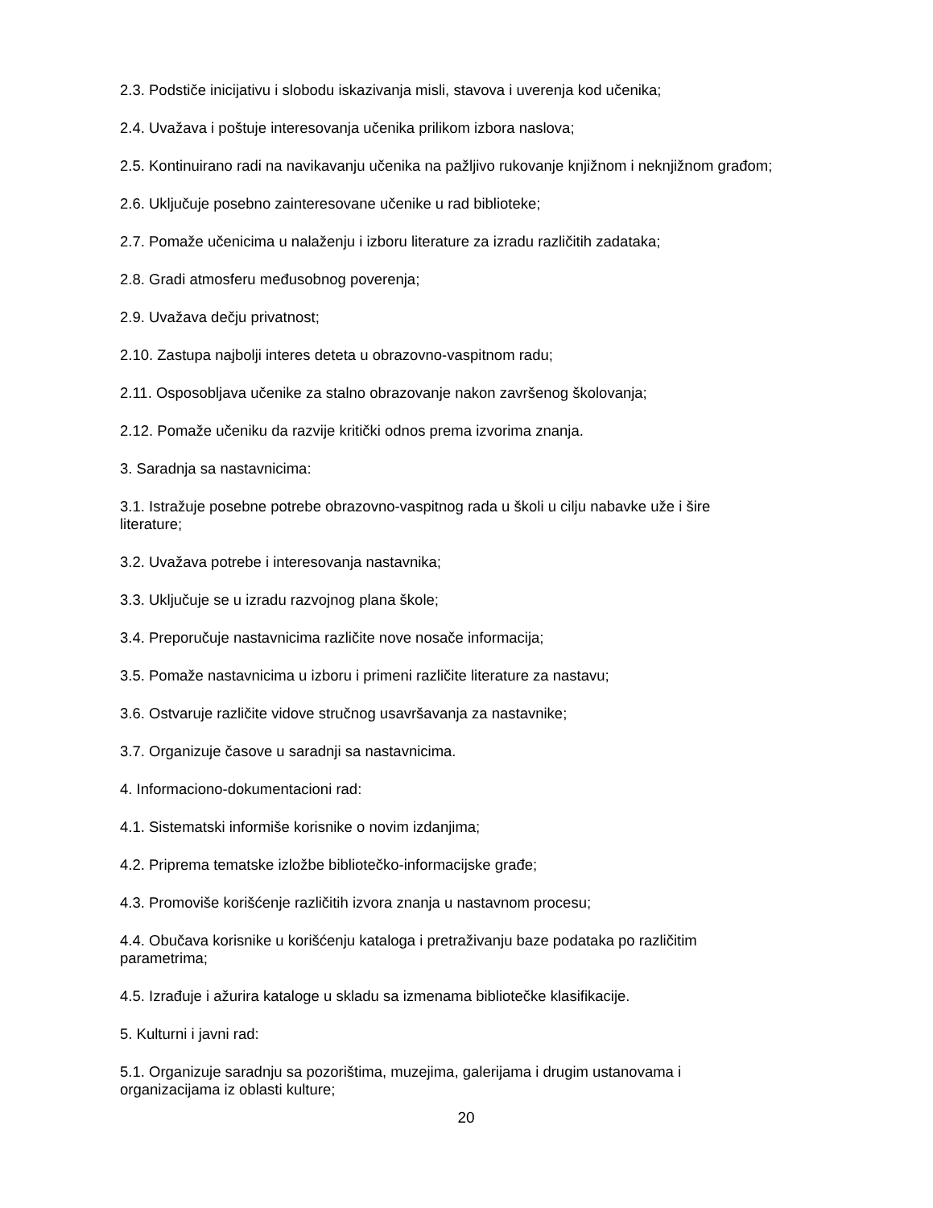2.3. Podstiče inicijativu i slobodu iskazivanja misli, stavova i uverenja kod učenika;
2.4. Uvažava i poštuje interesovanja učenika prilikom izbora naslova;
2.5. Kontinuirano radi na navikavanju učenika na pažljivo rukovanje knjižnom i neknjižnom građom;
2.6. Uključuje posebno zainteresovane učenike u rad biblioteke;
2.7. Pomaže učenicima u nalaženju i izboru literature za izradu različitih zadataka;
2.8. Gradi atmosferu međusobnog poverenja;
2.9. Uvažava dečju privatnost;
2.10. Zastupa najbolji interes deteta u obrazovno-vaspitnom radu;
2.11. Osposobljava učenike za stalno obrazovanje nakon završenog školovanja;
2.12. Pomaže učeniku da razvije kritički odnos prema izvorima znanja.
3. Saradnja sa nastavnicima:
3.1. Istražuje posebne potrebe obrazovno-vaspitnog rada u školi u cilju nabavke uže i šire
literature;
3.2. Uvažava potrebe i interesovanja nastavnika;
3.3. Uključuje se u izradu razvojnog plana škole;
3.4. Preporučuje nastavnicima različite nove nosače informacija;
3.5. Pomaže nastavnicima u izboru i primeni različite literature za nastavu;
3.6. Ostvaruje različite vidove stručnog usavršavanja za nastavnike;
3.7. Organizuje časove u saradnji sa nastavnicima.
4. Informaciono-dokumentacioni rad:
4.1. Sistematski informiše korisnike o novim izdanjima;
4.2. Priprema tematske izložbe bibliotečko-informacijske građe;
4.3. Promoviše korišćenje različitih izvora znanja u nastavnom procesu;
4.4. Obučava korisnike u korišćenju kataloga i pretraživanju baze podataka po različitim
parametrima;
4.5. Izrađuje i ažurira kataloge u skladu sa izmenama bibliotečke klasifikacije.
5. Kulturni i javni rad:
5.1. Organizuje saradnju sa pozorištima, muzejima, galerijama i drugim ustanovama i
organizacijama iz oblasti kulture;
20